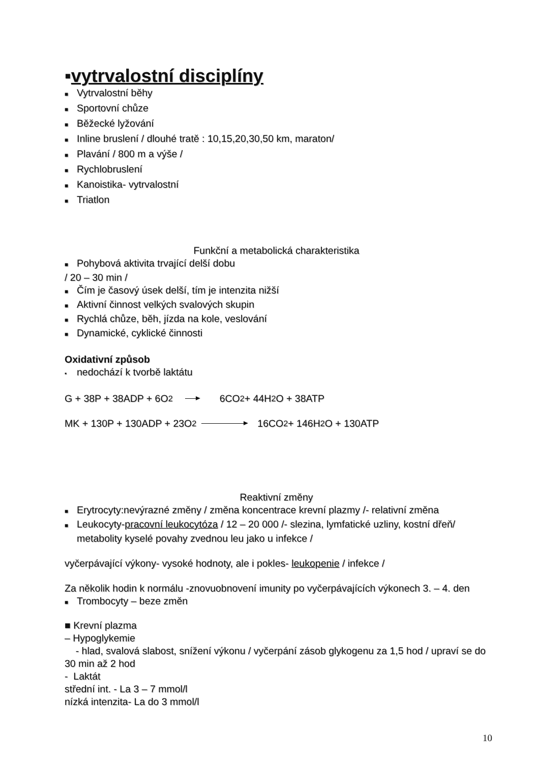▪vytrvalostní disciplíny
■ Vytrvalostní běhy
■ Sportovní chůze
■ Běžecké lyžování
■ Inline bruslení / dlouhé tratě : 10,15,20,30,50 km, maraton/
■ Plavání / 800 m a výše /
■ Rychlobruslení
■ Kanoistika- vytrvalostní
■ Triatlon
Funkční a metabolická charakteristika
■ Pohybová aktivita trvající delší dobu
/ 20 – 30 min /
■ Čím je časový úsek delší, tím je intenzita nižší
■ Aktivní činnost velkých svalových skupin
■ Rychlá chůze, běh, jízda na kole, veslování
■ Dynamické, cyklické činnosti
Oxidativní způsob
▪ nedochází k tvorbě laktátu
G + 38P + 38ADP + 6O<sub>2</sub> 6CO<sub>2</sub> + 44H<sub>2</sub>O + 38ATP
MK + 130P + 130ADP + 23O<sub>2</sub> 16CO<sub>2</sub> + 146H<sub>2</sub>O + 130ATP
Reaktivní změny
■ Erytrocyty:nevýrazné změny / změna koncentrace krevní plazmy /- relativní změna
■ Leukocyty-pracovní leukocytóza / 12 – 20 000 /- slezina, lymfatické uzliny, kostní dřeň/ metabolity kyselé povahy zvednou leu jako u infekce /
vyčerpávající výkony- vysoké hodnoty, ale i pokles- leukopenie / infekce /
Za několik hodin k normálu -znovuobnovení imunity po vyčerpávajících výkonech 3. – 4. den
■ Trombocyty – beze změn
■ Krevní plazma
– Hypoglykemie
- hlad, svalová slabost, snížení výkonu / vyčerpání zásob glykogenu za 1,5 hod / upraví se do 30 min až 2 hod
- Laktát
střední int. - La 3 – 7 mmol/l
nízká intenzita- La do 3 mmol/l
10